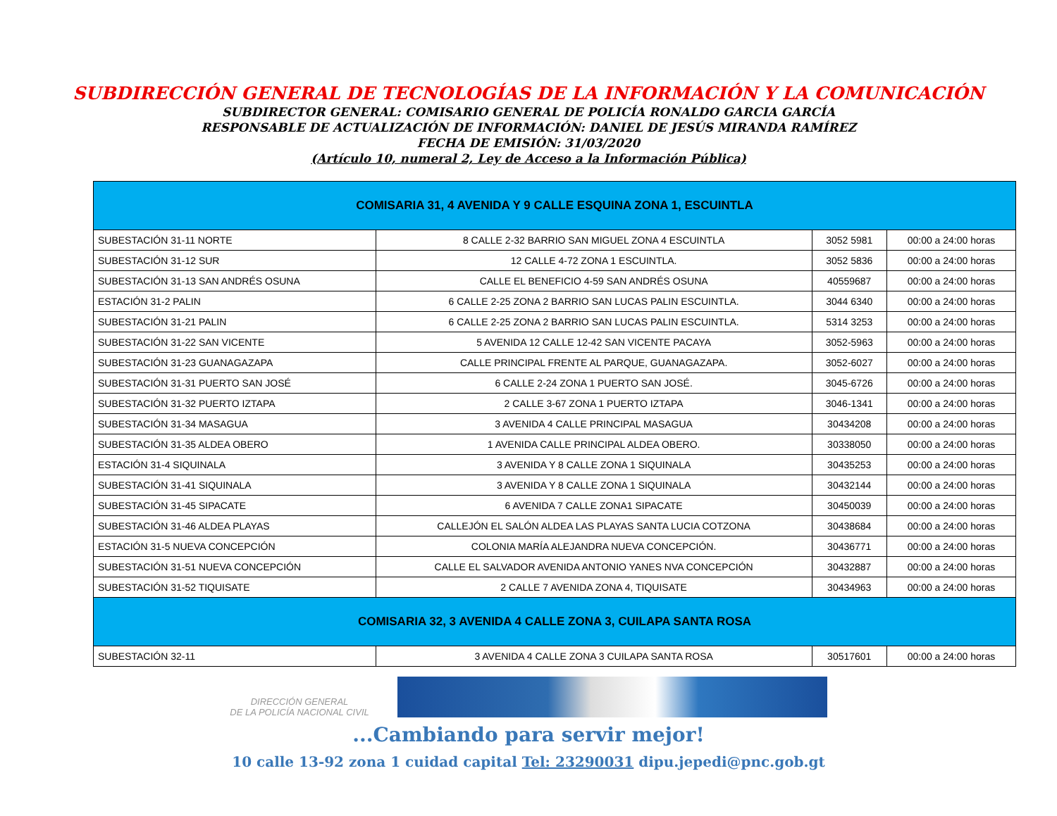SUBDIRECCIÓN GENERAL DE TECNOLOGÍAS DE LA INFORMACIÓN Y LA COMUNICACIÓN
SUBDIRECTOR GENERAL: COMISARIO GENERAL DE POLICÍA RONALDO GARCIA GARCÍA
RESPONSABLE DE ACTUALIZACIÓN DE INFORMACIÓN: DANIEL DE JESÚS MIRANDA RAMÍREZ
FECHA DE EMISIÓN: 31/03/2020
(Artículo 10, numeral 2, Ley de Acceso a la Información Pública)
| COMISARIA 31, 4 AVENIDA Y 9 CALLE ESQUINA ZONA 1, ESCUINTLA | | | |
| --- | --- | --- | --- |
| SUBESTACIÓN 31-11 NORTE | 8 CALLE 2-32 BARRIO SAN MIGUEL ZONA 4 ESCUINTLA | 3052 5981 | 00:00 a 24:00 horas |
| SUBESTACIÓN 31-12 SUR | 12 CALLE 4-72 ZONA 1 ESCUINTLA. | 3052 5836 | 00:00 a 24:00 horas |
| SUBESTACIÓN 31-13 SAN ANDRÉS OSUNA | CALLE EL BENEFICIO 4-59 SAN ANDRÉS OSUNA | 40559687 | 00:00 a 24:00 horas |
| ESTACIÓN 31-2 PALIN | 6 CALLE 2-25 ZONA 2 BARRIO SAN LUCAS PALIN ESCUINTLA. | 3044 6340 | 00:00 a 24:00 horas |
| SUBESTACIÓN 31-21 PALIN | 6 CALLE 2-25 ZONA 2 BARRIO SAN LUCAS PALIN ESCUINTLA. | 5314 3253 | 00:00 a 24:00 horas |
| SUBESTACIÓN 31-22 SAN VICENTE | 5 AVENIDA 12 CALLE 12-42 SAN VICENTE PACAYA | 3052-5963 | 00:00 a 24:00 horas |
| SUBESTACIÓN 31-23 GUANAGAZAPA | CALLE PRINCIPAL FRENTE AL PARQUE, GUANAGAZAPA. | 3052-6027 | 00:00 a 24:00 horas |
| SUBESTACIÓN 31-31 PUERTO SAN JOSÉ | 6 CALLE 2-24 ZONA 1 PUERTO SAN JOSÉ. | 3045-6726 | 00:00 a 24:00 horas |
| SUBESTACIÓN 31-32 PUERTO IZTAPA | 2 CALLE 3-67 ZONA 1 PUERTO IZTAPA | 3046-1341 | 00:00 a 24:00 horas |
| SUBESTACIÓN 31-34 MASAGUA | 3 AVENIDA 4 CALLE PRINCIPAL MASAGUA | 30434208 | 00:00 a 24:00 horas |
| SUBESTACIÓN 31-35 ALDEA OBERO | 1 AVENIDA CALLE PRINCIPAL ALDEA OBERO. | 30338050 | 00:00 a 24:00 horas |
| ESTACIÓN 31-4 SIQUINALA | 3 AVENIDA Y 8 CALLE ZONA 1 SIQUINALA | 30435253 | 00:00 a 24:00 horas |
| SUBESTACIÓN 31-41 SIQUINALA | 3 AVENIDA Y 8 CALLE ZONA 1 SIQUINALA | 30432144 | 00:00 a 24:00 horas |
| SUBESTACIÓN 31-45 SIPACATE | 6 AVENIDA 7 CALLE ZONA1 SIPACATE | 30450039 | 00:00 a 24:00 horas |
| SUBESTACIÓN 31-46 ALDEA PLAYAS | CALLEJÓN EL SALÓN ALDEA LAS PLAYAS SANTA LUCIA COTZONA | 30438684 | 00:00 a 24:00 horas |
| ESTACIÓN 31-5 NUEVA CONCEPCIÓN | COLONIA MARÍA ALEJANDRA NUEVA CONCEPCIÓN. | 30436771 | 00:00 a 24:00 horas |
| SUBESTACIÓN 31-51 NUEVA CONCEPCIÓN | CALLE EL SALVADOR AVENIDA ANTONIO YANES NVA CONCEPCIÓN | 30432887 | 00:00 a 24:00 horas |
| SUBESTACIÓN 31-52 TIQUISATE | 2 CALLE 7 AVENIDA ZONA 4, TIQUISATE | 30434963 | 00:00 a 24:00 horas |
| COMISARIA 32, 3 AVENIDA 4 CALLE ZONA 3, CUILAPA SANTA ROSA | | | |
| SUBESTACIÓN 32-11 | 3 AVENIDA 4 CALLE ZONA 3 CUILAPA SANTA ROSA | 30517601 | 00:00 a 24:00 horas |
DIRECCIÓN GENERAL
DE LA POLICÍA NACIONAL CIVIL
...Cambiando para servir mejor!
10 calle 13-92 zona 1 cuidad capital Tel: 23290031 dipu.jepedi@pnc.gob.gt